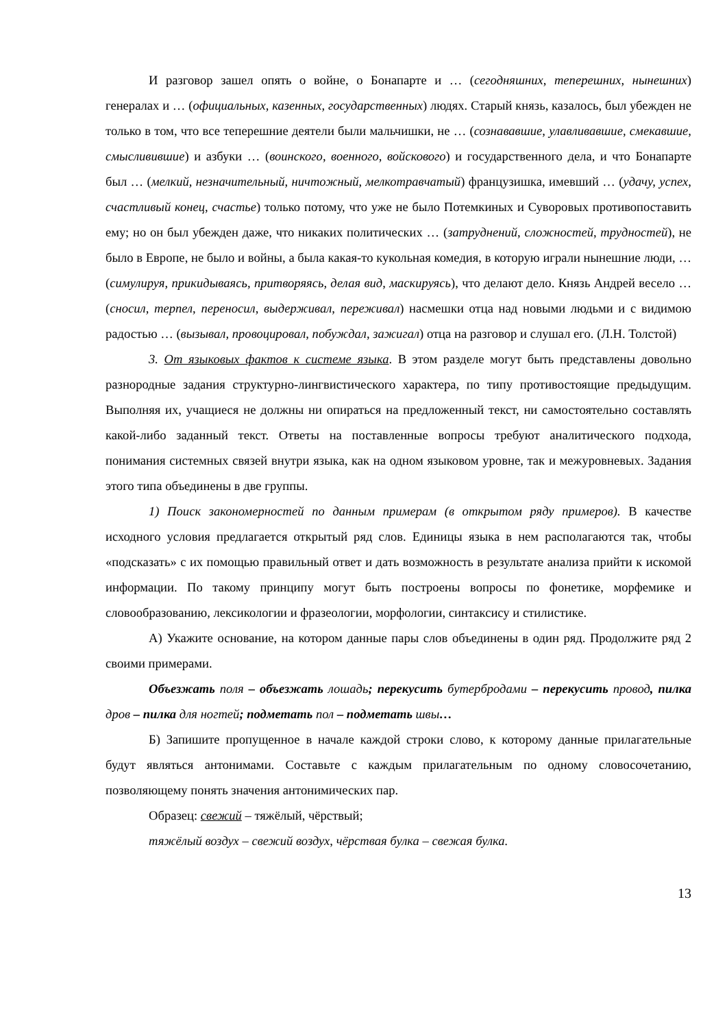И разговор зашел опять о войне, о Бонапарте и … (сегодняшних, теперешних, нынешних) генералах и … (официальных, казенных, государственных) людях. Старый князь, казалось, был убежден не только в том, что все теперешние деятели были мальчишки, не … (сознававшие, улавливавшие, смекавшие, смысливившие) и азбуки … (воинского, военного, войскового) и государственного дела, и что Бонапарте был … (мелкий, незначительный, ничтожный, мелкотравчатый) французишка, имевший … (удачу, успех, счастливый конец, счастье) только потому, что уже не было Потемкиных и Суворовых противопоставить ему; но он был убежден даже, что никаких политических … (затруднений, сложностей, трудностей), не было в Европе, не было и войны, а была какая-то кукольная комедия, в которую играли нынешние люди, … (симулируя, прикидываясь, притворяясь, делая вид, маскируясь), что делают дело. Князь Андрей весело … (сносил, терпел, переносил, выдерживал, переживал) насмешки отца над новыми людьми и с видимою радостью … (вызывал, провоцировал, побуждал, зажигал) отца на разговор и слушал его. (Л.Н. Толстой)
3. От языковых фактов к системе языка. В этом разделе могут быть представлены довольно разнородные задания структурно-лингвистического характера, по типу противостоящие предыдущим. Выполняя их, учащиеся не должны ни опираться на предложенный текст, ни самостоятельно составлять какой-либо заданный текст. Ответы на поставленные вопросы требуют аналитического подхода, понимания системных связей внутри языка, как на одном языковом уровне, так и межуровневых. Задания этого типа объединены в две группы.
1) Поиск закономерностей по данным примерам (в открытом ряду примеров). В качестве исходного условия предлагается открытый ряд слов. Единицы языка в нем располагаются так, чтобы «подсказать» с их помощью правильный ответ и дать возможность в результате анализа прийти к искомой информации. По такому принципу могут быть построены вопросы по фонетике, морфемике и словообразованию, лексикологии и фразеологии, морфологии, синтаксису и стилистике.
А) Укажите основание, на котором данные пары слов объединены в один ряд. Продолжите ряд 2 своими примерами.
Объезжать поля – объезжать лошадь; перекусить бутербродами – перекусить провод, пилка дров – пилка для ногтей; подметать пол – подметать швы…
Б) Запишите пропущенное в начале каждой строки слово, к которому данные прилагательные будут являться антонимами. Составьте с каждым прилагательным по одному словосочетанию, позволяющему понять значения антонимических пар.
Образец: свежий – тяжёлый, чёрствый;
тяжёлый воздух – свежий воздух, чёрствая булка – свежая булка.
13